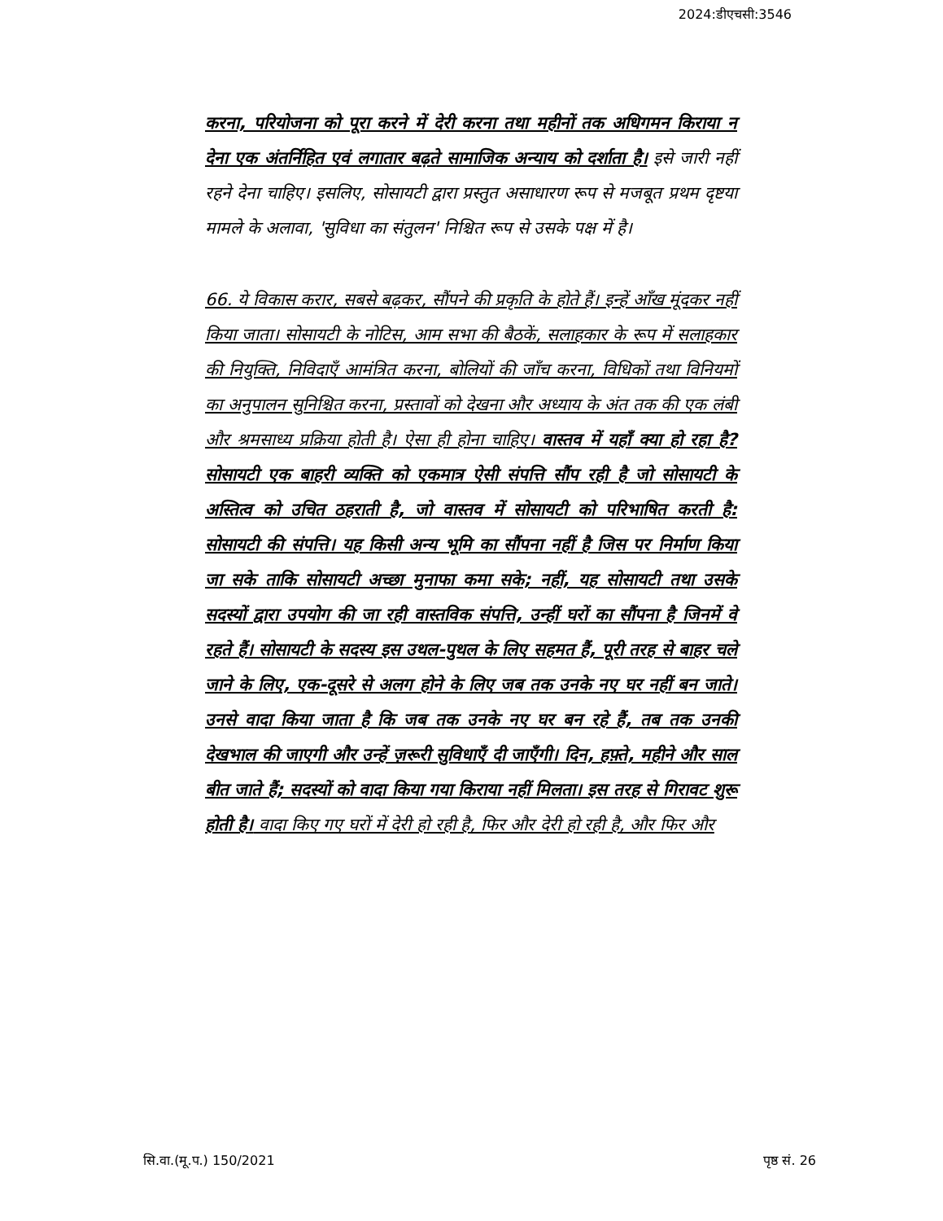2024:डीएचसी:3546
करना, परियोजना को पूरा करने में देरी करना तथा महीनों तक अधिगमन किराया न देना एक अंतर्निहित एवं लगातार बढ़ते सामाजिक अन्याय को दर्शाता है। इसे जारी नहीं रहने देना चाहिए। इसलिए, सोसायटी द्वारा प्रस्तुत असाधारण रूप से मजबूत प्रथम दृष्टया मामले के अलावा, 'सुविधा का संतुलन' निश्चित रूप से उसके पक्ष में है।
66. ये विकास करार, सबसे बढ़कर, सौंपने की प्रकृति के होते हैं। इन्हें आँख मूंदकर नहीं किया जाता। सोसायटी के नोटिस, आम सभा की बैठकें, सलाहकार के रूप में सलाहकार की नियुक्ति, निविदाएँ आमंत्रित करना, बोलियों की जाँच करना, विधिकों तथा विनियमों का अनुपालन सुनिश्चित करना, प्रस्तावों को देखना और अध्याय के अंत तक की एक लंबी और श्रमसाध्य प्रक्रिया होती है। ऐसा ही होना चाहिए। वास्तव में यहाँ क्या हो रहा है? सोसायटी एक बाहरी व्यक्ति को एकमात्र ऐसी संपत्ति सौंप रही है जो सोसायटी के अस्तित्व को उचित ठहराती है, जो वास्तव में सोसायटी को परिभाषित करती है: सोसायटी की संपत्ति। यह किसी अन्य भूमि का सौंपना नहीं है जिस पर निर्माण किया जा सके ताकि सोसायटी अच्छा मुनाफा कमा सके; नहीं, यह सोसायटी तथा उसके सदस्यों द्वारा उपयोग की जा रही वास्तविक संपत्ति, उन्हीं घरों का सौंपना है जिनमें वे रहते हैं। सोसायटी के सदस्य इस उथल-पुथल के लिए सहमत हैं, पूरी तरह से बाहर चले जाने के लिए, एक-दूसरे से अलग होने के लिए जब तक उनके नए घर नहीं बन जाते। उनसे वादा किया जाता है कि जब तक उनके नए घर बन रहे हैं, तब तक उनकी देखभाल की जाएगी और उन्हें ज़रूरी सुविधाएँ दी जाएँगी। दिन, हफ़्ते, महीने और साल बीत जाते हैं; सदस्यों को वादा किया गया किराया नहीं मिलता। इस तरह से गिरावट शुरू होती है। वादा किए गए घरों में देरी हो रही है, फिर और देरी हो रही है, और फिर और
सि.वा.(मू.प.) 150/2021 पृष्ठ सं. 26